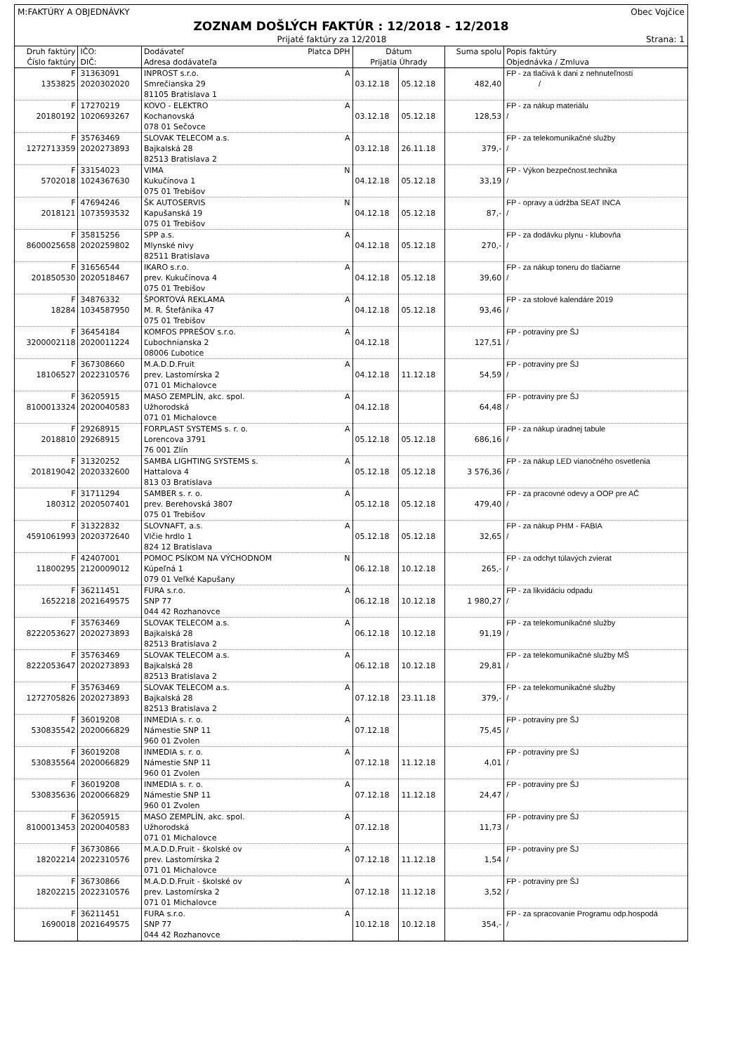M:FAKTÚRY A OBJEDNÁVKY Obec Vojčice
ZOZNAM DOŠLÝCH FAKTÚR : 12/2018 - 12/2018
Prijaté faktúry za 12/2018 Strana: 1
| Druh faktúry Číslo faktúry | IČO: DIČ: | Dodávateľ Adresa dodávateľa | Platca DPH | Dátum Prijatia Úhrady | | Suma spolu | Popis faktúry Objednávka / Zmluva |
| --- | --- | --- | --- | --- | --- | --- | --- |
| F 1353825 | 31363091 2020302020 | INPROST s.r.o. Smrečianska 29 81105 Bratislava 1 | A | 03.12.18 | 05.12.18 | 482,40 | FP - za tlačivá k dani z nehnuteľností / |
| F 20180192 | 17270219 1020693267 | KOVO - ELEKTRO Kochanovská 078 01 Sečovce | A | 03.12.18 | 05.12.18 | 128,53 | FP - za nákup materiálu / |
| F 1272713359 | 35763469 2020273893 | SLOVAK TELECOM a.s. Bajkalská 28 82513 Bratislava 2 | A | 03.12.18 | 26.11.18 | 379,- | FP - za telekomunikačné služby / |
| F 5702018 | 33154023 1024367630 | VIMA Kukučínova 1 075 01 Trebišov | N | 04.12.18 | 05.12.18 | 33,19 | FP - Výkon bezpečnost.technika / |
| F 2018121 | 47694246 1073593532 | ŠK AUTOSERVIS Kapušanská 19 075 01 Trebišov | N | 04.12.18 | 05.12.18 | 87,- | FP - opravy a údržba SEAT INCA / |
| F 8600025658 | 35815256 2020259802 | SPP a.s. Mlynské nivy 82511 Bratislava | A | 04.12.18 | 05.12.18 | 270,- | FP - za dodávku plynu - klubovňa / |
| F 201850530 | 31656544 2020518467 | IKARO s.r.o. prev. Kukučínova 4 075 01 Trebišov | A | 04.12.18 | 05.12.18 | 39,60 | FP - za nákup toneru do tlačiarne / |
| F 18284 | 34876332 1034587950 | ŠPORTOVÁ REKLAMA M. R. Štefánika 47 075 01 Trebišov | A | 04.12.18 | 05.12.18 | 93,46 | FP - za stolové kalendáre 2019 / |
| F 3200002118 | 36454184 2020011224 | KOMFOS PPREŠOV s.r.o. Ľubochnianska 2 08006 Ľubotice | A | 04.12.18 | | 127,51 | FP - potraviny pre ŠJ / |
| F 18106527 | 367308660 2022310576 | M.A.D.D.Fruit prev. Lastomírska 2 071 01 Michalovce | A | 04.12.18 | 11.12.18 | 54,59 | FP - potraviny pre ŠJ / |
| F 8100013324 | 36205915 2020040583 | MASO ZEMPLÍN, akc. spol. Užhorodská 071 01 Michalovce | A | 04.12.18 | | 64,48 | FP - potraviny pre ŠJ / |
| F 2018810 | 29268915 29268915 | FORPLAST SYSTEMS s. r. o. Lorencova 3791 76 001 Zlín | A | 05.12.18 | 05.12.18 | 686,16 | FP - za nákup úradnej tabule / |
| F 201819042 | 31320252 2020332600 | SAMBA LIGHTING SYSTEMS s. Hattalova 4 813 03 Bratislava | A | 05.12.18 | 05.12.18 | 3 576,36 | FP - za nákup LED vianočného osvetlenia / |
| F 180312 | 31711294 2020507401 | SAMBER s. r. o. prev. Berehovská 3807 075 01 Trebišov | A | 05.12.18 | 05.12.18 | 479,40 | FP - za pracovné odevy a OOP pre AČ / |
| F 4591061993 | 31322832 2020372640 | SLOVNAFT, a.s. Vlčie hrdlo 1 824 12 Bratislava | A | 05.12.18 | 05.12.18 | 32,65 | FP - za nákup PHM - FABIA / |
| F 11800295 | 42407001 2120009012 | POMOC PSÍKOM NA VÝCHODNOM Kúpeľná 1 079 01 Veľké Kapušany | N | 06.12.18 | 10.12.18 | 265,- | FP - za odchyt túlavých zvierat / |
| F 1652218 | 36211451 2021649575 | FURA s.r.o. SNP 77 044 42 Rozhanovce | A | 06.12.18 | 10.12.18 | 1 980,27 | FP - za likvidáciu odpadu / |
| F 8222053627 | 35763469 2020273893 | SLOVAK TELECOM a.s. Bajkalská 28 82513 Bratislava 2 | A | 06.12.18 | 10.12.18 | 91,19 | FP - za telekomunikačné služby / |
| F 8222053647 | 35763469 2020273893 | SLOVAK TELECOM a.s. Bajkalská 28 82513 Bratislava 2 | A | 06.12.18 | 10.12.18 | 29,81 | FP - za telekomunikačné služby MŠ / |
| F 1272705826 | 35763469 2020273893 | SLOVAK TELECOM a.s. Bajkalská 28 82513 Bratislava 2 | A | 07.12.18 | 23.11.18 | 379,- | FP - za telekomunikačné služby / |
| F 530835542 | 36019208 2020066829 | INMEDIA s. r. o. Námestie SNP 11 960 01 Zvolen | A | 07.12.18 | | 75,45 | FP - potraviny pre ŠJ / |
| F 530835564 | 36019208 2020066829 | INMEDIA s. r. o. Námestie SNP 11 960 01 Zvolen | A | 07.12.18 | 11.12.18 | 4,01 | FP - potraviny pre ŠJ / |
| F 530835636 | 36019208 2020066829 | INMEDIA s. r. o. Námestie SNP 11 960 01 Zvolen | A | 07.12.18 | 11.12.18 | 24,47 | FP - potraviny pre ŠJ / |
| F 8100013453 | 36205915 2020040583 | MASO ZEMPLÍN, akc. spol. Užhorodská 071 01 Michalovce | A | 07.12.18 | | 11,73 | FP - potraviny pre ŠJ / |
| F 18202214 | 36730866 2022310576 | M.A.D.D.Fruit - školské ov prev. Lastomírska 2 071 01 Michalovce | A | 07.12.18 | 11.12.18 | 1,54 | FP - potraviny pre ŠJ / |
| F 18202215 | 36730866 2022310576 | M.A.D.D.Fruit - školské ov prev. Lastomírska 2 071 01 Michalovce | A | 07.12.18 | 11.12.18 | 3,52 | FP - potraviny pre ŠJ / |
| F 1690018 | 36211451 2021649575 | FURA s.r.o. SNP 77 044 42 Rozhanovce | A | 10.12.18 | 10.12.18 | 354,- | FP - za spracovanie Programu odp.hospodá / |